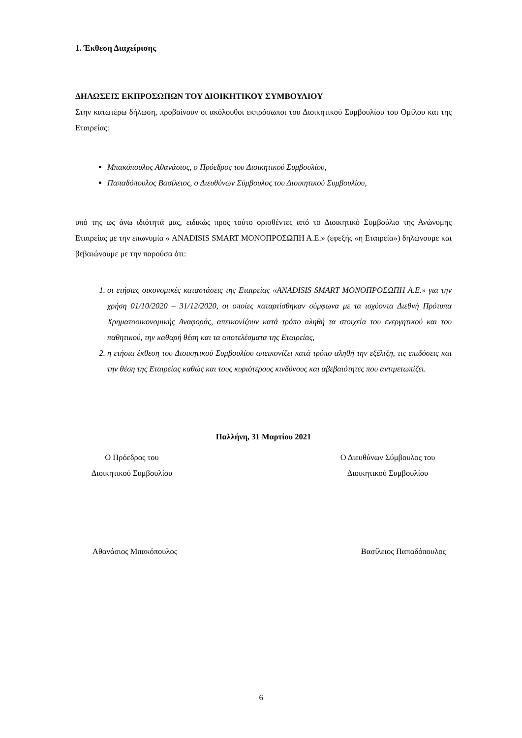1. Έκθεση Διαχείρισης
ΔΗΛΩΣΕΙΣ ΕΚΠΡΟΣΩΠΩΝ ΤΟΥ ΔΙΟΙΚΗΤΙΚΟΥ ΣΥΜΒΟΥΛΙΟΥ
Στην κατωτέρω δήλωση, προβαίνουν οι ακόλουθοι εκπρόσωποι του Διοικητικού Συμβουλίου του Ομίλου και της Εταιρείας:
Μπακόπουλος Αθανάσιος, ο Πρόεδρος του Διοικητικού Συμβουλίου,
Παπαδόπουλος Βασίλειος, ο Διευθύνων Σύμβουλος του Διοικητικού Συμβουλίου,
υπό της ως άνω ιδιότητά μας, ειδικώς προς τούτο ορισθέντες από το Διοικητικό Συμβούλιο της Ανώνυμης Εταιρείας με την επωνυμία « ANADISIS SMART ΜΟΝΟΠΡΟΣΩΠΗ Α.Ε.» (εφεξής «η Εταιρεία») δηλώνουμε και βεβαιώνουμε με την παρούσα ότι:
1. οι ετήσιες οικονομικές καταστάσεις της Εταιρείας «ANADISIS SMART ΜΟΝΟΠΡΟΣΩΠΗ Α.Ε.» για την χρήση 01/10/2020 – 31/12/2020, οι οποίες καταρτίσθηκαν σύμφωνα με τα ισχύοντα Διεθνή Πρότυπα Χρηματοοικονομικής Αναφοράς, απεικονίζουν κατά τρόπο αληθή τα στοιχεία του ενεργητικού και του παθητικού, την καθαρή θέση και τα αποτελέσματα της Εταιρείας,
2. η ετήσια έκθεση του Διοικητικού Συμβουλίου απεικονίζει κατά τρόπο αληθή την εξέλιξη, τις επιδόσεις και την θέση της Εταιρείας καθώς και τους κυριότερους κινδύνους και αβεβαιότητες που αντιμετωπίζει.
Παλλήνη, 31 Μαρτίου 2021
Ο Πρόεδρος του
Διοικητικού Συμβουλίου
Ο Διευθύνων Σύμβουλος του
Διοικητικού Συμβουλίου
Αθανάσιος Μπακόπουλος Βασίλειος Παπαδόπουλος
6